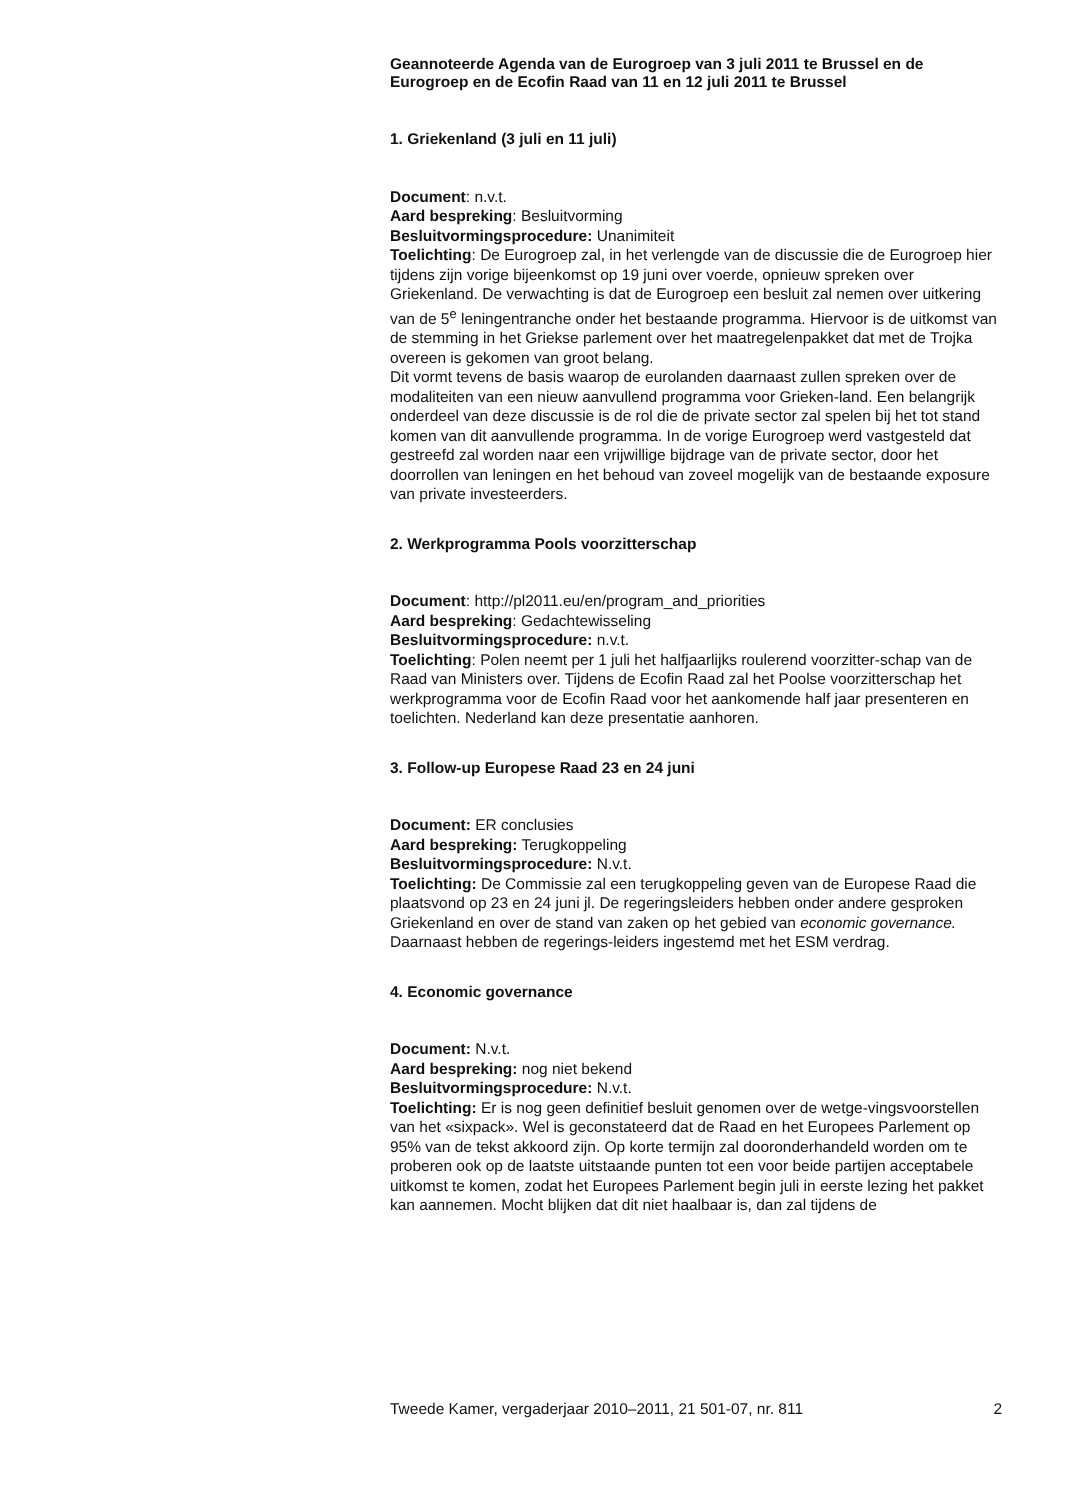Geannoteerde Agenda van de Eurogroep van 3 juli 2011 te Brussel en de Eurogroep en de Ecofin Raad van 11 en 12 juli 2011 te Brussel
1. Griekenland (3 juli en 11 juli)
Document: n.v.t.
Aard bespreking: Besluitvorming
Besluitvormingsprocedure: Unanimiteit
Toelichting: De Eurogroep zal, in het verlengde van de discussie die de Eurogroep hier tijdens zijn vorige bijeenkomst op 19 juni over voerde, opnieuw spreken over Griekenland. De verwachting is dat de Eurogroep een besluit zal nemen over uitkering van de 5<sup>e</sup> leningentranche onder het bestaande programma. Hiervoor is de uitkomst van de stemming in het Griekse parlement over het maatregelenpakket dat met de Trojka overeen is gekomen van groot belang.
Dit vormt tevens de basis waarop de eurolanden daarnaast zullen spreken over de modaliteiten van een nieuw aanvullend programma voor Grieken-land. Een belangrijk onderdeel van deze discussie is de rol die de private sector zal spelen bij het tot stand komen van dit aanvullende programma. In de vorige Eurogroep werd vastgesteld dat gestreefd zal worden naar een vrijwillige bijdrage van de private sector, door het doorrollen van leningen en het behoud van zoveel mogelijk van de bestaande exposure van private investeerders.
2. Werkprogramma Pools voorzitterschap
Document: http://pl2011.eu/en/program_and_priorities
Aard bespreking: Gedachtewisseling
Besluitvormingsprocedure: n.v.t.
Toelichting: Polen neemt per 1 juli het halfjaarlijks roulerend voorzitter-schap van de Raad van Ministers over. Tijdens de Ecofin Raad zal het Poolse voorzitterschap het werkprogramma voor de Ecofin Raad voor het aankomende half jaar presenteren en toelichten. Nederland kan deze presentatie aanhoren.
3. Follow-up Europese Raad 23 en 24 juni
Document: ER conclusies
Aard bespreking: Terugkoppeling
Besluitvormingsprocedure: N.v.t.
Toelichting: De Commissie zal een terugkoppeling geven van de Europese Raad die plaatsvond op 23 en 24 juni jl. De regeringsleiders hebben onder andere gesproken Griekenland en over de stand van zaken op het gebied van economic governance. Daarnaast hebben de regerings-leiders ingestemd met het ESM verdrag.
4. Economic governance
Document: N.v.t.
Aard bespreking: nog niet bekend
Besluitvormingsprocedure: N.v.t.
Toelichting: Er is nog geen definitief besluit genomen over de wetge-vingsvoorstellen van het «sixpack». Wel is geconstateerd dat de Raad en het Europees Parlement op 95% van de tekst akkoord zijn. Op korte termijn zal dooronderhandeld worden om te proberen ook op de laatste uitstaande punten tot een voor beide partijen acceptabele uitkomst te komen, zodat het Europees Parlement begin juli in eerste lezing het pakket kan aannemen. Mocht blijken dat dit niet haalbaar is, dan zal tijdens de
Tweede Kamer, vergaderjaar 2010–2011, 21 501-07, nr. 811 2